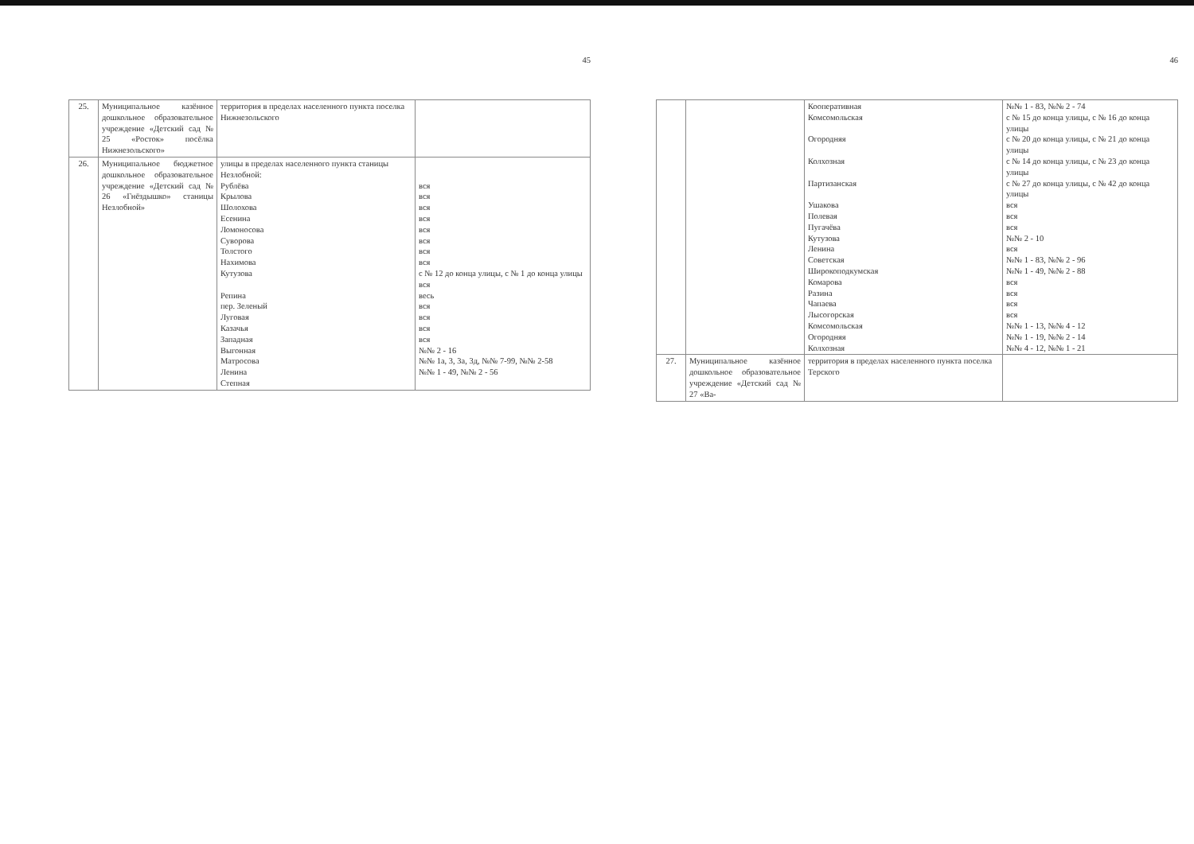45
| 25. | Муниципальное казённое дошкольное образовательное учреждение «Детский сад № 25 «Росток» посёлка Нижнезольского» | территория в пределах населенного пункта поселка Нижнезольского | |
| 26. | Муниципальное бюджетное дошкольное образовательное учреждение «Детский сад № 26 «Гнёздышко» станицы Незлобной» | улицы в пределах населенного пункта станицы Незлобной: Рублёва Крылова Шолохова Есенина Ломоносова Суворова Толстого Нахимова Кутузова Репина пер. Зеленый Луговая Казачья Западная Выгонная Матросова Ленина Степная | вся вся вся вся вся вся вся вся с № 12 до конца улицы, с № 1 до конца улицы вся весь вся вся вся вся №№ 2 - 16 №№ 1а, 3, 3а, 3д, №№ 7-99, №№ 2-58 №№ 1 - 49, №№ 2 - 56 |
46
| | | Кооперативная Комсомольская Огородняя Колхозная Партизанская Ушакова Полевая Пугачёва Кутузова Ленина Советская Широкоподкумская Комарова Разина Чапаева Лысогорская Комсомольская Огородняя Колхозная | №№ 1 - 83, №№ 2 - 74 с № 15 до конца улицы, с № 16 до конца улицы с № 20 до конца улицы, с № 21 до конца улицы с № 14 до конца улицы, с № 23 до конца улицы с № 27 до конца улицы, с № 42 до конца улицы вся вся вся №№ 2 - 10 вся №№ 1 - 83, №№ 2 - 96 №№ 1 - 49, №№ 2 - 88 вся вся вся вся №№ 1 - 13, №№ 4 - 12 №№ 1 - 19, №№ 2 - 14 №№ 4 - 12, №№ 1 - 21 |
| 27. | Муниципальное казённое дошкольное образовательное учреждение «Детский сад № 27 «Ва- | территория в пределах населенного пункта поселка Терского | |